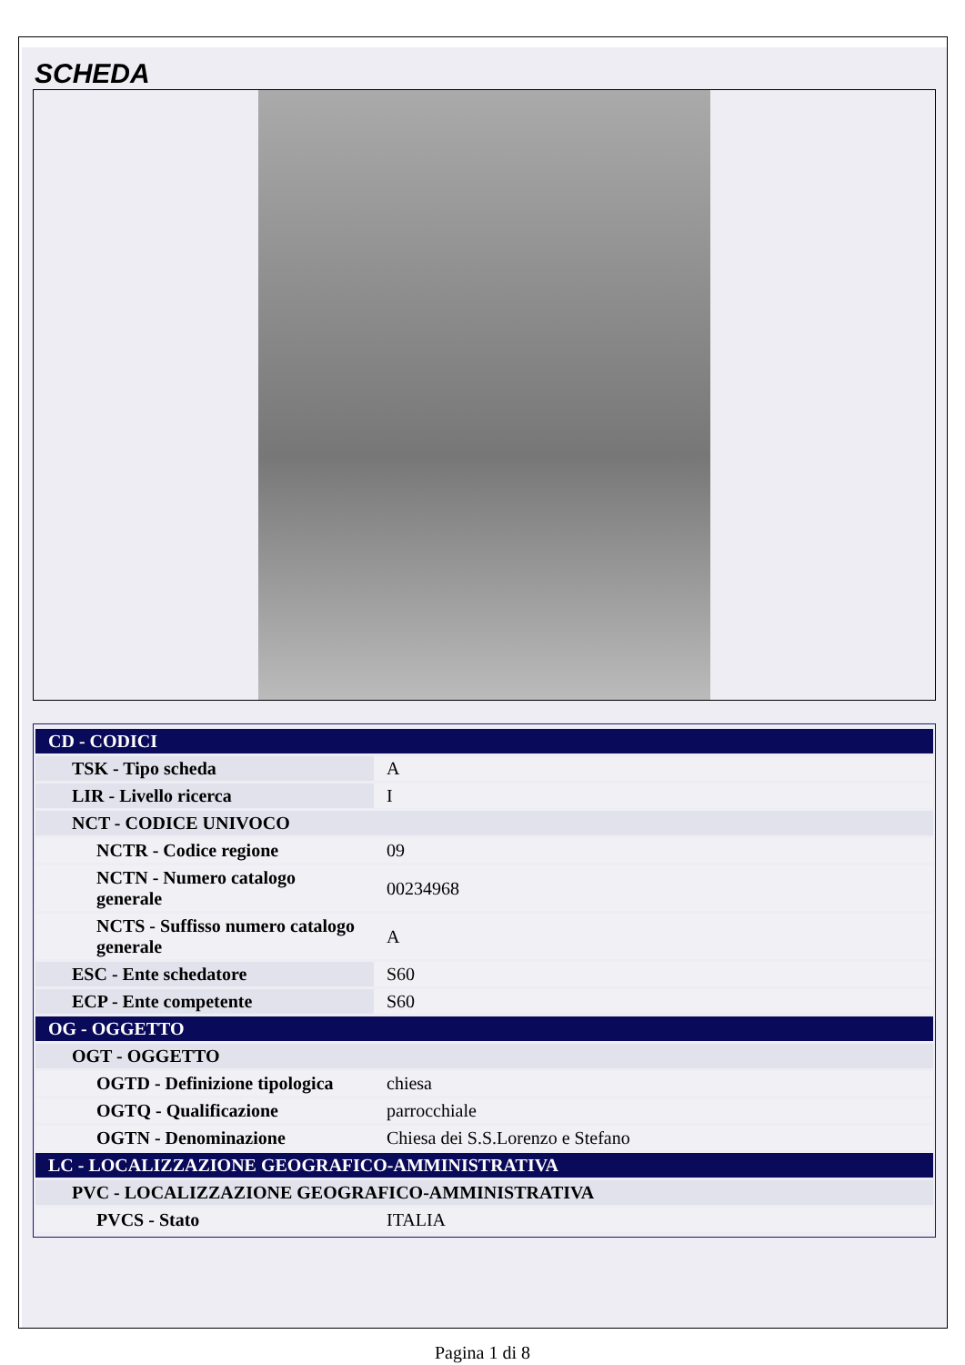SCHEDA
| CD - CODICI | |
| TSK - Tipo scheda | A |
| LIR - Livello ricerca | I |
| NCT - CODICE UNIVOCO | |
| NCTR - Codice regione | 09 |
| NCTN - Numero catalogo generale | 00234968 |
| NCTS - Suffisso numero catalogo generale | A |
| ESC - Ente schedatore | S60 |
| ECP - Ente competente | S60 |
| OG - OGGETTO | |
| OGT - OGGETTO | |
| OGTD - Definizione tipologica | chiesa |
| OGTQ - Qualificazione | parrocchiale |
| OGTN - Denominazione | Chiesa dei S.S.Lorenzo e Stefano |
| LC - LOCALIZZAZIONE GEOGRAFICO-AMMINISTRATIVA | |
| PVC - LOCALIZZAZIONE GEOGRAFICO-AMMINISTRATIVA | |
| PVCS - Stato | ITALIA |
Pagina 1 di 8